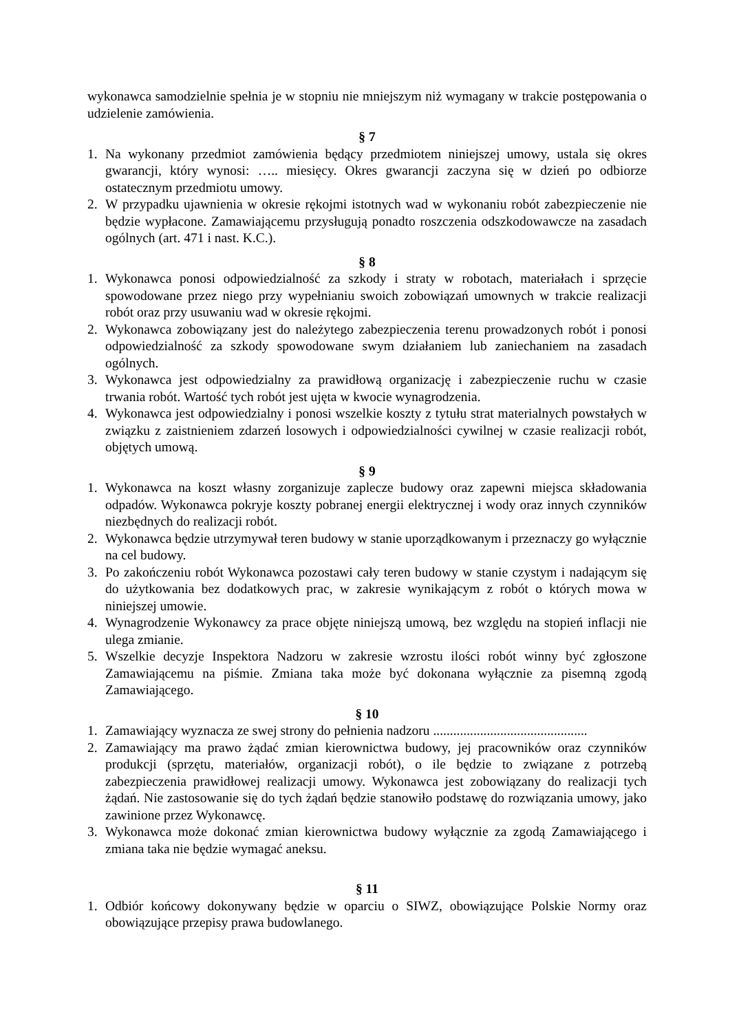wykonawca samodzielnie spełnia je w stopniu nie mniejszym niż wymagany w trakcie postępowania o udzielenie zamówienia.
§ 7
1. Na wykonany przedmiot zamówienia będący przedmiotem niniejszej umowy, ustala się okres gwarancji, który wynosi: ….. miesięcy. Okres gwarancji zaczyna się w dzień po odbiorze ostatecznym przedmiotu umowy.
2. W przypadku ujawnienia w okresie rękojmi istotnych wad w wykonaniu robót zabezpieczenie nie będzie wypłacone. Zamawiającemu przysługują ponadto roszczenia odszkodowawcze na zasadach ogólnych (art. 471 i nast. K.C.).
§ 8
1. Wykonawca ponosi odpowiedzialność za szkody i straty w robotach, materiałach i sprzęcie spowodowane przez niego przy wypełnianiu swoich zobowiązań umownych w trakcie realizacji robót oraz przy usuwaniu wad w okresie rękojmi.
2. Wykonawca zobowiązany jest do należytego zabezpieczenia terenu prowadzonych robót i ponosi odpowiedzialność za szkody spowodowane swym działaniem lub zaniechaniem na zasadach ogólnych.
3. Wykonawca jest odpowiedzialny za prawidłową organizację i zabezpieczenie ruchu w czasie trwania robót. Wartość tych robót jest ujęta w kwocie wynagrodzenia.
4. Wykonawca jest odpowiedzialny i ponosi wszelkie koszty z tytułu strat materialnych powstałych w związku z zaistnieniem zdarzeń losowych i odpowiedzialności cywilnej w czasie realizacji robót, objętych umową.
§ 9
1. Wykonawca na koszt własny zorganizuje zaplecze budowy oraz zapewni miejsca składowania odpadów. Wykonawca pokryje koszty pobranej energii elektrycznej i wody oraz innych czynników niezbędnych do realizacji robót.
2. Wykonawca będzie utrzymywał teren budowy w stanie uporządkowanym i przeznaczy go wyłącznie na cel budowy.
3. Po zakończeniu robót Wykonawca pozostawi cały teren budowy w stanie czystym i nadającym się do użytkowania bez dodatkowych prac, w zakresie wynikającym z robót o których mowa w niniejszej umowie.
4. Wynagrodzenie Wykonawcy za prace objęte niniejszą umową, bez względu na stopień inflacji nie ulega zmianie.
5. Wszelkie decyzje Inspektora Nadzoru w zakresie wzrostu ilości robót winny być zgłoszone Zamawiającemu na piśmie. Zmiana taka może być dokonana wyłącznie za pisemną zgodą Zamawiającego.
§ 10
1. Zamawiający wyznacza ze swej strony do pełnienia nadzoru ..............................................
2. Zamawiający ma prawo żądać zmian kierownictwa budowy, jej pracowników oraz czynników produkcji (sprzętu, materiałów, organizacji robót), o ile będzie to związane z potrzebą zabezpieczenia prawidłowej realizacji umowy. Wykonawca jest zobowiązany do realizacji tych żądań. Nie zastosowanie się do tych żądań będzie stanowiło podstawę do rozwiązania umowy, jako zawinione przez Wykonawcę.
3. Wykonawca może dokonać zmian kierownictwa budowy wyłącznie za zgodą Zamawiającego i zmiana taka nie będzie wymagać aneksu.
§ 11
1. Odbiór końcowy dokonywany będzie w oparciu o SIWZ, obowiązujące Polskie Normy oraz obowiązujące przepisy prawa budowlanego.